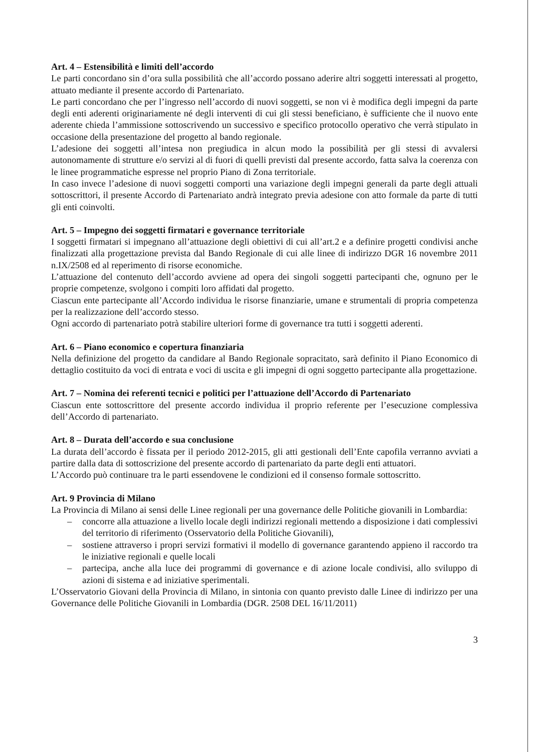Art. 4 – Estensibilità e limiti dell’accordo
Le parti concordano sin d’ora sulla possibilità che all’accordo possano aderire altri soggetti interessati al progetto, attuato mediante il presente accordo di Partenariato.
Le parti concordano che per l’ingresso nell’accordo di nuovi soggetti, se non vi è modifica degli impegni da parte degli enti aderenti originariamente né degli interventi di cui gli stessi beneficiano, è sufficiente che il nuovo ente aderente chieda l’ammissione sottoscrivendo un successivo e specifico protocollo operativo che verrà stipulato in occasione della presentazione del progetto al bando regionale.
L’adesione dei soggetti all’intesa non pregiudica in alcun modo la possibilità per gli stessi di avvalersi autonomamente di strutture e/o servizi al di fuori di quelli previsti dal presente accordo, fatta salva la coerenza con le linee programmatiche espresse nel proprio Piano di Zona territoriale.
In caso invece l’adesione di nuovi soggetti comporti una variazione degli impegni generali da parte degli attuali sottoscrittori, il presente Accordo di Partenariato andrà integrato previa adesione con atto formale da parte di tutti gli enti coinvolti.
Art. 5 – Impegno dei soggetti firmatari e governance territoriale
I soggetti firmatari si impegnano all’attuazione degli obiettivi di cui all’art.2 e a definire progetti condivisi anche finalizzati alla progettazione prevista dal Bando Regionale di cui alle linee di indirizzo DGR 16 novembre 2011 n.IX/2508 ed al reperimento di risorse economiche.
L’attuazione del contenuto dell’accordo avviene ad opera dei singoli soggetti partecipanti che, ognuno per le proprie competenze, svolgono i compiti loro affidati dal progetto.
Ciascun ente partecipante all’Accordo individua le risorse finanziarie, umane e strumentali di propria competenza per la realizzazione dell’accordo stesso.
Ogni accordo di partenariato potrà stabilire ulteriori forme di governance tra tutti i soggetti aderenti.
Art. 6 – Piano economico e copertura finanziaria
Nella definizione del progetto da candidare al Bando Regionale sopracitato, sarà definito il Piano Economico di dettaglio costituito da voci di entrata e voci di uscita e gli impegni di ogni soggetto partecipante alla progettazione.
Art. 7 – Nomina dei referenti tecnici e politici per l’attuazione dell’Accordo di Partenariato
Ciascun ente sottoscrittore del presente accordo individua il proprio referente per l’esecuzione complessiva dell’Accordo di partenariato.
Art. 8 – Durata dell’accordo e sua conclusione
La durata dell’accordo è fissata per il periodo 2012-2015, gli atti gestionali dell’Ente capofila verranno avviati a partire dalla data di sottoscrizione del presente accordo di partenariato da parte degli enti attuatori.
L’Accordo può continuare tra le parti essendovene le condizioni ed il consenso formale sottoscritto.
Art. 9 Provincia di Milano
La Provincia di Milano ai sensi delle Linee regionali per una governance delle Politiche giovanili in Lombardia:
– concorre alla attuazione a livello locale degli indirizzi regionali mettendo a disposizione i dati complessivi del territorio di riferimento (Osservatorio della Politiche Giovanili),
– sostiene attraverso i propri servizi formativi il modello di governance garantendo appieno il raccordo tra le iniziative regionali e quelle locali
– partecipa, anche alla luce dei programmi di governance e di azione locale condivisi, allo sviluppo di azioni di sistema e ad iniziative sperimentali.
L’Osservatorio Giovani della Provincia di Milano, in sintonia con quanto previsto dalle Linee di indirizzo per una Governance delle Politiche Giovanili in Lombardia (DGR. 2508 DEL 16/11/2011)
3